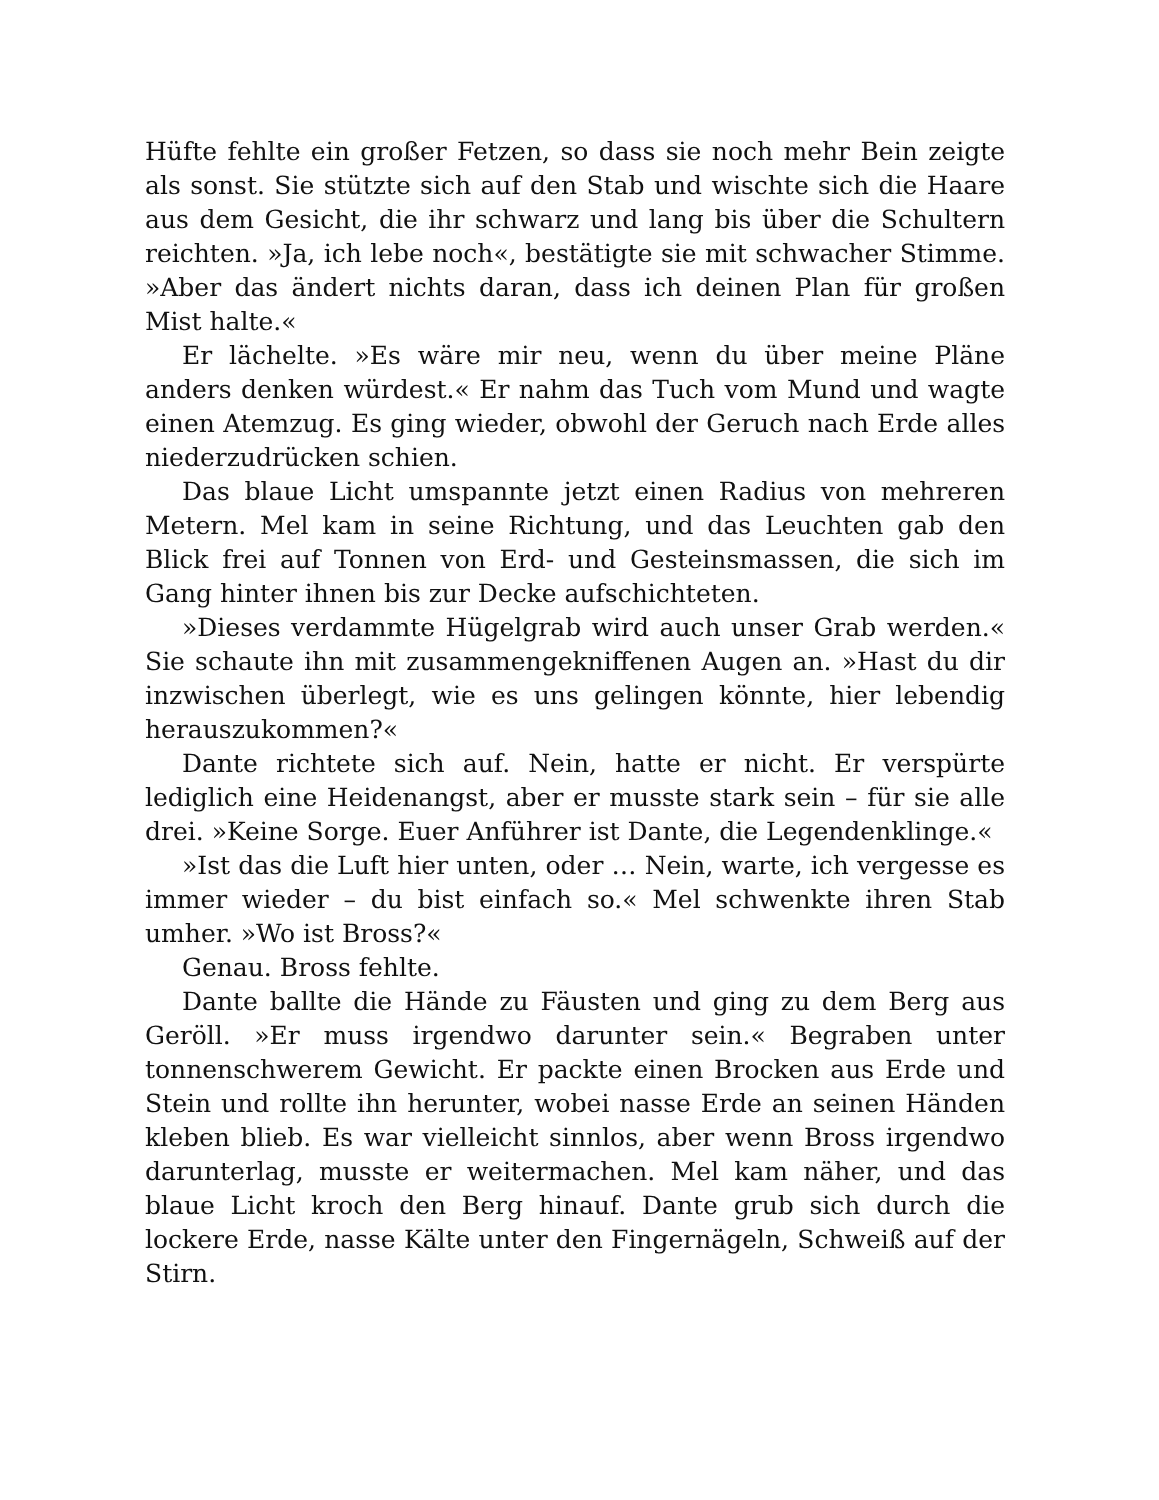Hüfte fehlte ein großer Fetzen, so dass sie noch mehr Bein zeigte als sonst. Sie stützte sich auf den Stab und wischte sich die Haare aus dem Gesicht, die ihr schwarz und lang bis über die Schultern reichten. »Ja, ich lebe noch«, bestätigte sie mit schwacher Stimme. »Aber das ändert nichts daran, dass ich deinen Plan für großen Mist halte.«
Er lächelte. »Es wäre mir neu, wenn du über meine Pläne anders denken würdest.« Er nahm das Tuch vom Mund und wagte einen Atemzug. Es ging wieder, obwohl der Geruch nach Erde alles niederzudrücken schien.
Das blaue Licht umspannte jetzt einen Radius von mehreren Metern. Mel kam in seine Richtung, und das Leuchten gab den Blick frei auf Tonnen von Erd- und Gesteinsmassen, die sich im Gang hinter ihnen bis zur Decke aufschichteten.
»Dieses verdammte Hügelgrab wird auch unser Grab werden.« Sie schaute ihn mit zusammengekniffenen Augen an. »Hast du dir inzwischen überlegt, wie es uns gelingen könnte, hier lebendig herauszukommen?«
Dante richtete sich auf. Nein, hatte er nicht. Er verspürte lediglich eine Heidenangst, aber er musste stark sein – für sie alle drei. »Keine Sorge. Euer Anführer ist Dante, die Legendenklinge.«
»Ist das die Luft hier unten, oder … Nein, warte, ich vergesse es immer wieder – du bist einfach so.« Mel schwenkte ihren Stab umher. »Wo ist Bross?«
Genau. Bross fehlte.
Dante ballte die Hände zu Fäusten und ging zu dem Berg aus Geröll. »Er muss irgendwo darunter sein.« Begraben unter tonnenschwerem Gewicht. Er packte einen Brocken aus Erde und Stein und rollte ihn herunter, wobei nasse Erde an seinen Händen kleben blieb. Es war vielleicht sinnlos, aber wenn Bross irgendwo darunterlag, musste er weitermachen. Mel kam näher, und das blaue Licht kroch den Berg hinauf. Dante grub sich durch die lockere Erde, nasse Kälte unter den Fingernägeln, Schweiß auf der Stirn.